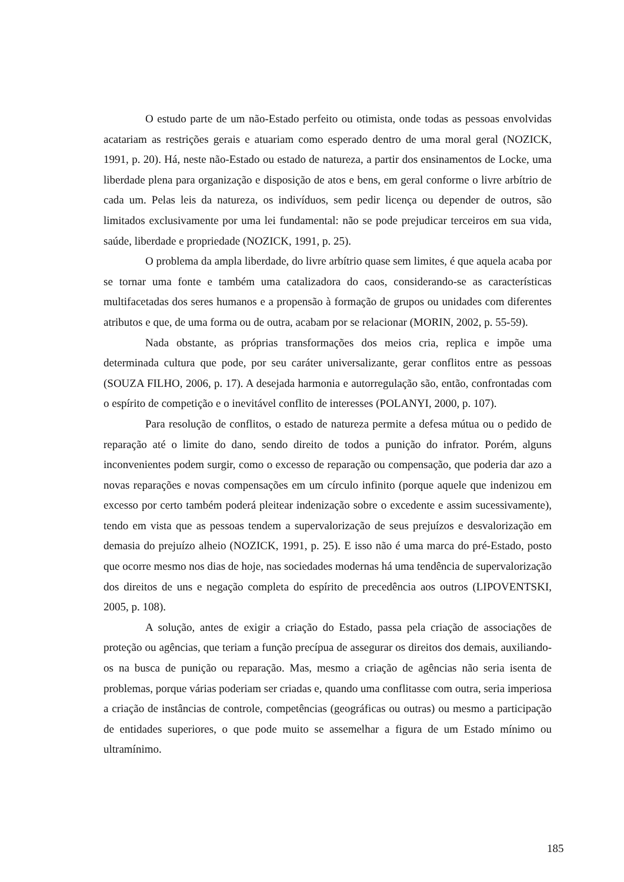O estudo parte de um não-Estado perfeito ou otimista, onde todas as pessoas envolvidas acatariam as restrições gerais e atuariam como esperado dentro de uma moral geral (NOZICK, 1991, p. 20). Há, neste não-Estado ou estado de natureza, a partir dos ensinamentos de Locke, uma liberdade plena para organização e disposição de atos e bens, em geral conforme o livre arbítrio de cada um. Pelas leis da natureza, os indivíduos, sem pedir licença ou depender de outros, são limitados exclusivamente por uma lei fundamental: não se pode prejudicar terceiros em sua vida, saúde, liberdade e propriedade (NOZICK, 1991, p. 25).
O problema da ampla liberdade, do livre arbítrio quase sem limites, é que aquela acaba por se tornar uma fonte e também uma catalizadora do caos, considerando-se as características multifacetadas dos seres humanos e a propensão à formação de grupos ou unidades com diferentes atributos e que, de uma forma ou de outra, acabam por se relacionar (MORIN, 2002, p. 55-59).
Nada obstante, as próprias transformações dos meios cria, replica e impõe uma determinada cultura que pode, por seu caráter universalizante, gerar conflitos entre as pessoas (SOUZA FILHO, 2006, p. 17). A desejada harmonia e autorregulação são, então, confrontadas com o espírito de competição e o inevitável conflito de interesses (POLANYI, 2000, p. 107).
Para resolução de conflitos, o estado de natureza permite a defesa mútua ou o pedido de reparação até o limite do dano, sendo direito de todos a punição do infrator. Porém, alguns inconvenientes podem surgir, como o excesso de reparação ou compensação, que poderia dar azo a novas reparações e novas compensações em um círculo infinito (porque aquele que indenizou em excesso por certo também poderá pleitear indenização sobre o excedente e assim sucessivamente), tendo em vista que as pessoas tendem a supervalorização de seus prejuízos e desvalorização em demasia do prejuízo alheio (NOZICK, 1991, p. 25). E isso não é uma marca do pré-Estado, posto que ocorre mesmo nos dias de hoje, nas sociedades modernas há uma tendência de supervalorização dos direitos de uns e negação completa do espírito de precedência aos outros (LIPOVENTSKI, 2005, p. 108).
A solução, antes de exigir a criação do Estado, passa pela criação de associações de proteção ou agências, que teriam a função precípua de assegurar os direitos dos demais, auxiliando-os na busca de punição ou reparação. Mas, mesmo a criação de agências não seria isenta de problemas, porque várias poderiam ser criadas e, quando uma conflitasse com outra, seria imperiosa a criação de instâncias de controle, competências (geográficas ou outras) ou mesmo a participação de entidades superiores, o que pode muito se assemelhar a figura de um Estado mínimo ou ultramínimo.
185